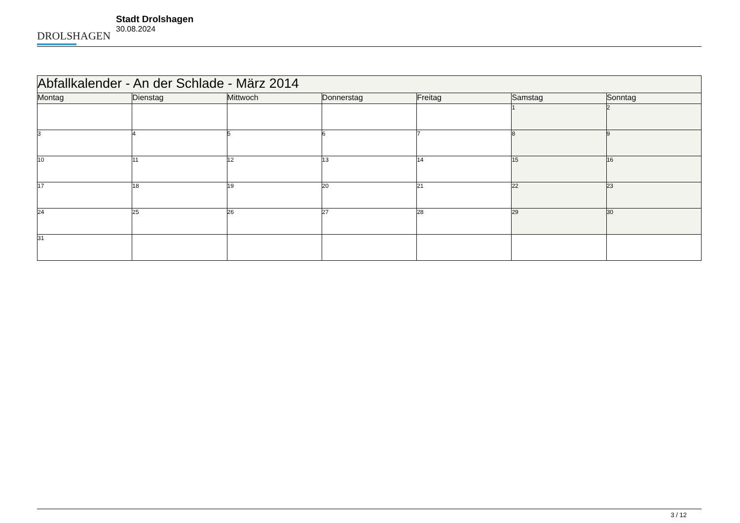DROLSHAGEN
Stadt Drolshagen
30.08.2024
| Abfallkalender - An der Schlade - März 2014 | | | | | | |
| --- | --- | --- | --- | --- | --- | --- |
| Montag | Dienstag | Mittwoch | Donnerstag | Freitag | Samstag | Sonntag |
| | | | | | 1 | 2 |
| 3 | 4 | 5 | 6 | 7 | 8 | 9 |
| 10 | 11 | 12 | 13 | 14 | 15 | 16 |
| 17 | 18 | 19 | 20 | 21 | 22 | 23 |
| 24 | 25 | 26 | 27 | 28 | 29 | 30 |
| 31 | | | | | | |
3 / 12